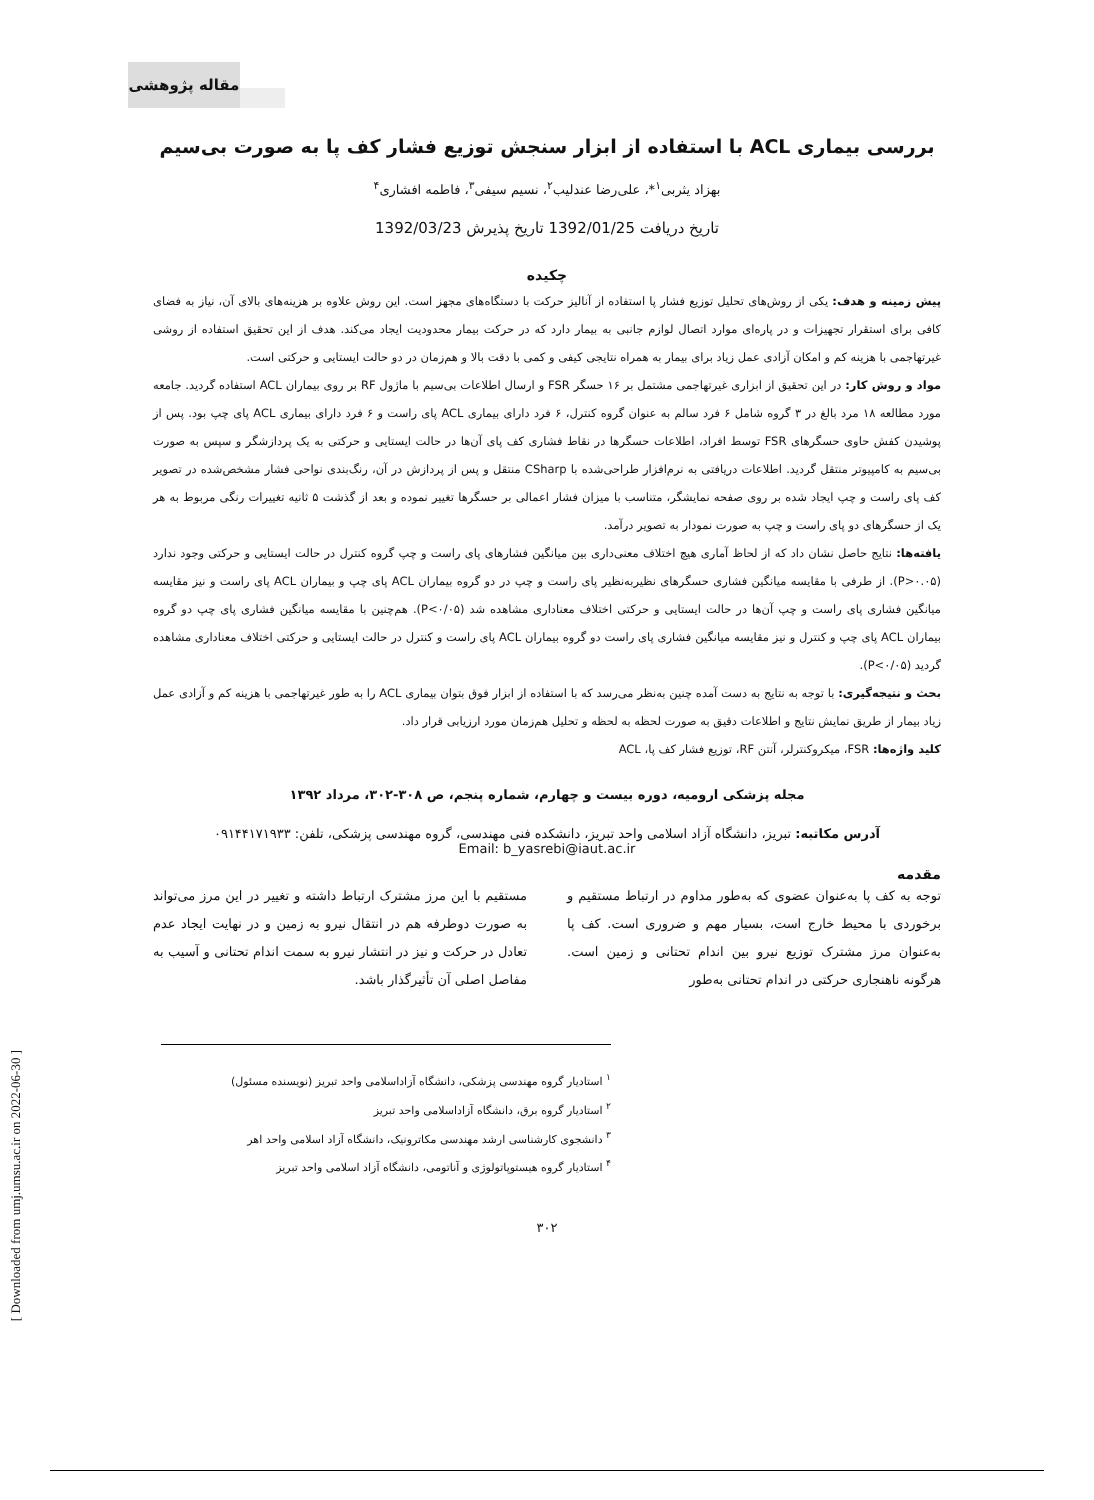مقاله پژوهشی
بررسی بیماری ACL با استفاده از ابزار سنجش توزیع فشار کف پا به صورت بی‌سیم
بهزاد یثربی<sup>۱</sup>*، علی‌رضا عندلیب<sup>۲</sup>، نسیم سیفی<sup>۳</sup>، فاطمه افشاری<sup>۴</sup>
تاریخ دریافت 1392/01/25 تاریخ پذیرش 1392/03/23
چکیده
پیش زمینه و هدف: یکی از روش‌های تحلیل توزیع فشار پا استفاده از آنالیز حرکت با دستگاه‌های مجهز است. این روش علاوه بر هزینه‌های بالای آن، نیاز به فضای کافی برای استقرار تجهیزات و در پاره‌ای موارد اتصال لوازم جانبی به بیمار دارد که در حرکت بیمار محدودیت ایجاد می‌کند. هدف از این تحقیق استفاده از روشی غیرتهاجمی با هزینه کم و امکان آزادی عمل زیاد برای بیمار به همراه نتایجی کیفی و کمی با دقت بالا و هم‌زمان در دو حالت ایستایی و حرکتی است.
مواد و روش کار: در این تحقیق از ابزاری غیرتهاجمی مشتمل بر ۱۶ حسگر FSR و ارسال اطلاعات بی‌سیم با ماژول RF بر روی بیماران ACL استفاده گردید. جامعه مورد مطالعه ۱۸ مرد بالغ در ۳ گروه شامل ۶ فرد سالم به عنوان گروه کنترل، ۶ فرد دارای بیماری ACL پای راست و ۶ فرد دارای بیماری ACL پای چپ بود. پس از پوشیدن کفش حاوی حسگرهای FSR توسط افراد، اطلاعات حسگرها در نقاط فشاری کف پای آن‌ها در حالت ایستایی و حرکتی به یک پردازشگر و سپس به صورت بی‌سیم به کامپیوتر منتقل گردید. اطلاعات دریافتی به نرم‌افزار طراحی‌شده با CSharp منتقل و پس از پردازش در آن، رنگ‌بندی نواحی فشار مشخص‌شده در تصویر کف پای راست و چپ ایجاد شده بر روی صفحه نمایشگر، متناسب با میزان فشار اعمالی بر حسگرها تغییر نموده و بعد از گذشت ۵ ثانیه تغییرات رنگی مربوط به هر یک از حسگرهای دو پای راست و چپ به صورت نمودار به تصویر درآمد.
یافته‌ها: نتایج حاصل نشان داد که از لحاظ آماری هیچ اختلاف معنی‌داری بین میانگین فشارهای پای راست و چپ گروه کنترل در حالت ایستایی و حرکتی وجود ندارد (P>۰.۰۵). از طرفی با مقایسه میانگین فشاری حسگرهای نظیربه‌نظیر پای راست و چپ در دو گروه بیماران ACL پای چپ و بیماران ACL پای راست و نیز مقایسه میانگین فشاری پای راست و چپ آن‌ها در حالت ایستایی و حرکتی اختلاف معناداری مشاهده شد (P<۰/۰۵). هم‌چنین با مقایسه میانگین فشاری پای چپ دو گروه بیماران ACL پای چپ و کنترل و نیز مقایسه میانگین فشاری پای راست دو گروه بیماران ACL پای راست و کنترل در حالت ایستایی و حرکتی اختلاف معناداری مشاهده گردید (P<۰/۰۵).
بحث و نتیجه‌گیری: با توجه به نتایج به دست آمده چنین به‌نظر می‌رسد که با استفاده از ابزار فوق بتوان بیماری ACL را به طور غیرتهاجمی با هزینه کم و آزادی عمل زیاد بیمار از طریق نمایش نتایج و اطلاعات دقیق به صورت لحظه به لحظه و تحلیل هم‌زمان مورد ارزیابی قرار داد.
کلید واژه‌ها: FSR، میکروکنترلر، آنتن RF، توزیع فشار کف پا، ACL
مجله پزشکی ارومیه، دوره بیست و چهارم، شماره پنجم، ص ۳۰۸-۳۰۲، مرداد ۱۳۹۲
آدرس مکاتبه: تبریز، دانشگاه آزاد اسلامی واحد تبریز، دانشکده فنی مهندسی، گروه مهندسی پزشکی، تلفن: ۰۹۱۴۴۱۷۱۹۳۳
Email: b_yasrebi@iaut.ac.ir
مقدمه
توجه به کف پا به‌عنوان عضوی که به‌طور مداوم در ارتباط مستقیم و برخوردی با محیط خارج است، بسیار مهم و ضروری است. کف پا به‌عنوان مرز مشترک توزیع نیرو بین اندام تحتانی و زمین است. هرگونه ناهنجاری حرکتی در اندام تحتانی به‌طور
مستقیم با این مرز مشترک ارتباط داشته و تغییر در این مرز می‌تواند به صورت دوطرفه هم در انتقال نیرو به زمین و در نهایت ایجاد عدم تعادل در حرکت و نیز در انتشار نیرو به سمت اندام تحتانی و آسیب به مفاصل اصلی آن تأثیرگذار باشد.
<sup>۱</sup> استادیار گروه مهندسی پزشکی، دانشگاه آزاداسلامی واحد تبریز (نویسنده مسئول)
<sup>۲</sup> استادیار گروه برق، دانشگاه آزاداسلامی واحد تبریز
<sup>۳</sup> دانشجوی کارشناسی ارشد مهندسی مکاترونیک، دانشگاه آزاد اسلامی واحد اهر
<sup>۴</sup> استادیار گروه هیستوپاتولوژی و آناتومی، دانشگاه آزاد اسلامی واحد تبریز
۳۰۲
[ Downloaded from umj.umsu.ac.ir on 2022-06-30 ]